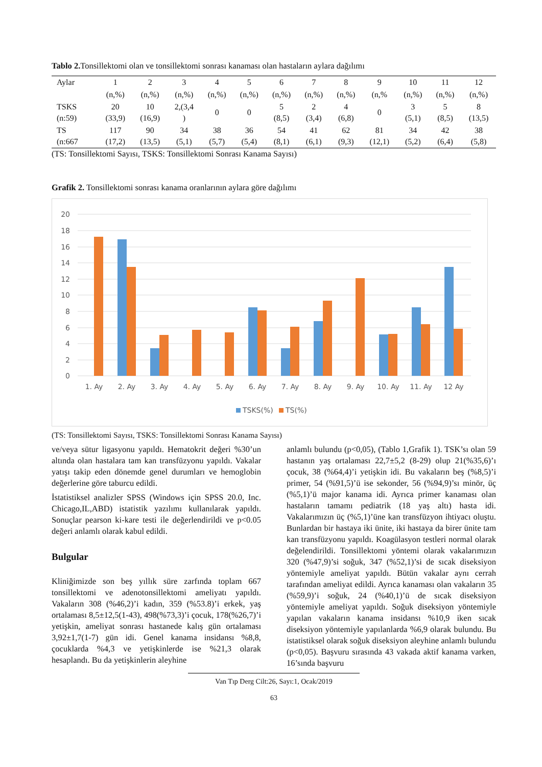Tablo 2. Tonsillektomi olan ve tonsillektomi sonrası kanaması olan hastaların aylara dağılımı
| Aylar | 1 | 2 | 3 | 4 | 5 | 6 | 7 | 8 | 9 | 10 | 11 | 12 |
| | (n,%) | (n,%) | (n,%) | (n,%) | (n,%) | (n,%) | (n,%) | (n,%) | (n,% | (n,%) | (n,%) | (n,%) |
| TSKS (n:59) | 20 (33,9) | 10 (16,9) | 2,(3,4 ) | 0 | 0 | 5 (8,5) | 2 (3,4) | 4 (6,8) | 0 | 3 (5,1) | 5 (8,5) | 8 (13,5) |
| TS (n:667 | 117 (17,2) | 90 (13,5) | 34 (5,1) | 38 (5,7) | 36 (5,4) | 54 (8,1) | 41 (6,1) | 62 (9,3) | 81 (12,1) | 34 (5,2) | 42 (6,4) | 38 (5,8) |
(TS: Tonsillektomi Sayısı, TSKS: Tonsillektomi Sonrası Kanama Sayısı)
Grafik 2. Tonsillektomi sonrası kanama oranlarının aylara göre dağılımı
20
18
16
14
12
10
8
6
4
2
0
1. Ay
2. Ay
3. Ay
4. Ay
5. Ay
6. Ay
7. Ay
8. Ay
9. Ay
10. Ay
11. Ay
12 Ay
TSKS(%)
TS(%)
(TS: Tonsillektomi Sayısı, TSKS: Tonsillektomi Sonrası Kanama Sayısı)
ve/veya sütur ligasyonu yapıldı. Hematokrit değeri %30’un altında olan hastalara tam kan transfüzyonu yapıldı. Vakalar yatışı takip eden dönemde genel durumları ve hemoglobin değerlerine göre taburcu edildi.
İstatistiksel analizler SPSS (Windows için SPSS 20.0, Inc. Chicago,IL,ABD) istatistik yazılımı kullanılarak yapıldı. Sonuçlar pearson ki-kare testi ile değerlendirildi ve p<0.05 değeri anlamlı olarak kabul edildi.
Bulgular
Kliniğimizde son beş yıllık süre zarfında toplam 667 tonsillektomi ve adenotonsillektomi ameliyatı yapıldı. Vakaların 308 (%46,2)’i kadın, 359 (%53.8)’i erkek, yaş ortalaması 8,5±12,5(1-43), 498(%73,3)’i çocuk, 178(%26,7)’i yetişkin, ameliyat sonrası hastanede kalış gün ortalaması 3,92±1,7(1-7) gün idi. Genel kanama insidansı %8,8, çocuklarda %4,3 ve yetişkinlerde ise %21,3 olarak hesaplandı. Bu da yetişkinlerin aleyhine
anlamlı bulundu (p<0,05), (Tablo 1,Grafik 1). TSK’sı olan 59 hastanın yaş ortalaması 22,7±5,2 (8-29) olup 21(%35,6)’ı çocuk, 38 (%64,4)’i yetişkin idi. Bu vakaların beş (%8,5)’i primer, 54 (%91,5)’ü ise sekonder, 56 (%94,9)’sı minör, üç (%5,1)’ü major kanama idi. Ayrıca primer kanaması olan hastaların tamamı pediatrik (18 yaş altı) hasta idi. Vakalarımızın üç (%5,1)’üne kan transfüzyon ihtiyacı oluştu. Bunlardan bir hastaya iki ünite, iki hastaya da birer ünite tam kan transfüzyonu yapıldı. Koagülasyon testleri normal olarak değelendirildi. Tonsillektomi yöntemi olarak vakalarımızın 320 (%47,9)’si soğuk, 347 (%52,1)’si de sıcak diseksiyon yöntemiyle ameliyat yapıldı. Bütün vakalar aynı cerrah tarafından ameliyat edildi. Ayrıca kanaması olan vakaların 35 (%59,9)’i soğuk, 24 (%40,1)’ü de sıcak diseksiyon yöntemiyle ameliyat yapıldı. Soğuk diseksiyon yöntemiyle yapılan vakaların kanama insidansı %10,9 iken sıcak diseksiyon yöntemiyle yapılanlarda %6,9 olarak bulundu. Bu istatistiksel olarak soğuk diseksiyon aleyhine anlamlı bulundu (p<0,05). Başvuru sırasında 43 vakada aktif kanama varken, 16’sında başvuru
Van Tıp Derg Cilt:26, Sayı:1, Ocak/2019
63